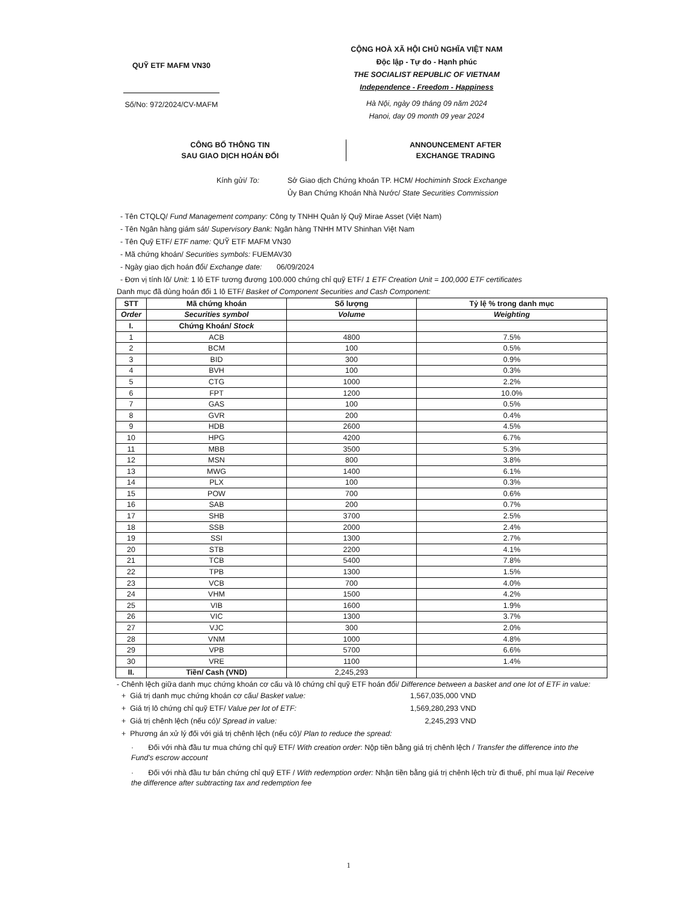QUỸ ETF MAFM VN30
Số/No: 972/2024/CV-MAFM
CỘNG HOÀ XÃ HỘI CHỦ NGHĨA VIỆT NAM
Độc lập - Tự do - Hạnh phúc
THE SOCIALIST REPUBLIC OF VIETNAM
Independence - Freedom - Happiness
Hà Nội, ngày 09 tháng 09 năm 2024
Hanoi, day 09 month 09 year 2024
CÔNG BỐ THÔNG TIN
SAU GIAO DỊCH HOÁN ĐỔI
ANNOUNCEMENT AFTER
EXCHANGE TRADING
Kính gửi/ To: Sở Giao dịch Chứng khoán TP. HCM/ Hochiminh Stock Exchange
Ủy Ban Chứng Khoán Nhà Nước/ State Securities Commission
- Tên CTQLQ/ Fund Management company: Công ty TNHH Quản lý Quỹ Mirae Asset (Việt Nam)
- Tên Ngân hàng giám sát/ Supervisory Bank: Ngân hàng TNHH MTV Shinhan Việt Nam
- Tên Quỹ ETF/ ETF name: QUỸ ETF MAFM VN30
- Mã chứng khoán/ Securities symbols: FUEMAV30
- Ngày giao dịch hoán đổi/ Exchange date: 06/09/2024
- Đơn vị tính lô/ Unit: 1 lô ETF tương đương 100.000 chứng chỉ quỹ ETF/ 1 ETF Creation Unit = 100,000 ETF certificates
Danh mục đã dùng hoán đổi 1 lô ETF/ Basket of Component Securities and Cash Component:
| STT | Mã chứng khoán | Số lượng | Tỷ lệ % trong danh mục |
| --- | --- | --- | --- |
| Order | Securities symbol | Volume | Weighting |
| I. | Chứng Khoán/ Stock | | |
| 1 | ACB | 4800 | 7.5% |
| 2 | BCM | 100 | 0.5% |
| 3 | BID | 300 | 0.9% |
| 4 | BVH | 100 | 0.3% |
| 5 | CTG | 1000 | 2.2% |
| 6 | FPT | 1200 | 10.0% |
| 7 | GAS | 100 | 0.5% |
| 8 | GVR | 200 | 0.4% |
| 9 | HDB | 2600 | 4.5% |
| 10 | HPG | 4200 | 6.7% |
| 11 | MBB | 3500 | 5.3% |
| 12 | MSN | 800 | 3.8% |
| 13 | MWG | 1400 | 6.1% |
| 14 | PLX | 100 | 0.3% |
| 15 | POW | 700 | 0.6% |
| 16 | SAB | 200 | 0.7% |
| 17 | SHB | 3700 | 2.5% |
| 18 | SSB | 2000 | 2.4% |
| 19 | SSI | 1300 | 2.7% |
| 20 | STB | 2200 | 4.1% |
| 21 | TCB | 5400 | 7.8% |
| 22 | TPB | 1300 | 1.5% |
| 23 | VCB | 700 | 4.0% |
| 24 | VHM | 1500 | 4.2% |
| 25 | VIB | 1600 | 1.9% |
| 26 | VIC | 1300 | 3.7% |
| 27 | VJC | 300 | 2.0% |
| 28 | VNM | 1000 | 4.8% |
| 29 | VPB | 5700 | 6.6% |
| 30 | VRE | 1100 | 1.4% |
| II. | Tiền/ Cash (VND) | 2,245,293 | |
- Chênh lệch giữa danh mục chứng khoán cơ cấu và lô chứng chỉ quỹ ETF hoán đổi/ Difference between a basket and one lot of ETF in value:
+ Giá trị danh mục chứng khoán cơ cấu/ Basket value: 1,567,035,000 VND
+ Giá trị lô chứng chỉ quỹ ETF/ Value per lot of ETF: 1,569,280,293 VND
+ Giá trị chênh lệch (nếu có)/ Spread in value: 2,245,293 VND
+ Phương án xử lý đối với giá trị chênh lệch (nếu có)/ Plan to reduce the spread:
· Đối với nhà đầu tư mua chứng chỉ quỹ ETF/ With creation order: Nộp tiền bằng giá trị chênh lệch / Transfer the difference into the Fund's escrow account
· Đối với nhà đầu tư bán chứng chỉ quỹ ETF / With redemption order: Nhận tiền bằng giá trị chênh lệch trừ đi thuế, phí mua lại/ Receive the difference after subtracting tax and redemption fee
1